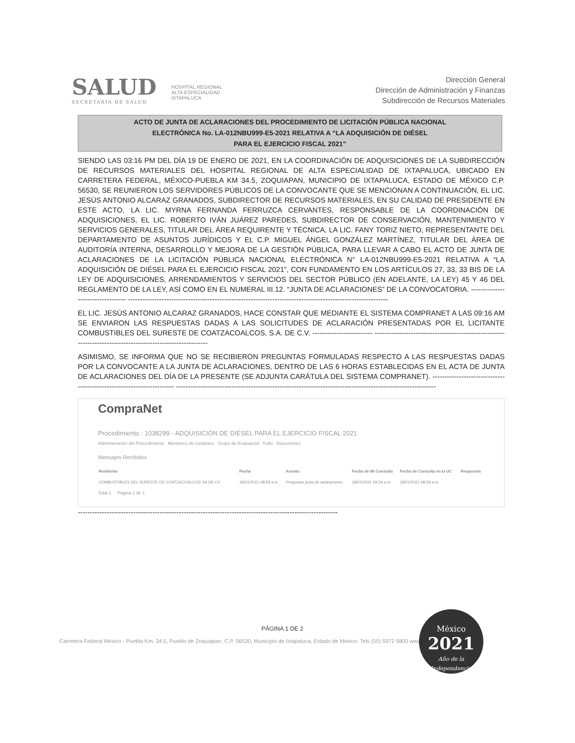SALUD
SECRETARÍA DE SALUD
HOSPITAL REGIONAL
ALTA ESPECIALIDAD
IXTAPALUCA
Dirección General
Dirección de Administración y Finanzas
Subdirección de Recursos Materiales
ACTO DE JUNTA DE ACLARACIONES DEL PROCEDIMIENTO DE LICITACIÓN PÚBLICA NACIONAL
ELECTRÓNICA No. LA-012NBU999-E5-2021 RELATIVA A “LA ADQUISICIÓN DE DIÉSEL
PARA EL EJERCICIO FISCAL 2021”
SIENDO LAS 03:16 PM DEL DÍA 19 DE ENERO DE 2021, EN LA COORDINACIÓN DE ADQUISICIONES DE LA SUBDIRECCIÓN DE RECURSOS MATERIALES DEL HOSPITAL REGIONAL DE ALTA ESPECIALIDAD DE IXTAPALUCA, UBICADO EN CARRETERA FEDERAL, MÉXICO-PUEBLA KM 34.5, ZOQUIAPAN, MUNICIPIO DE IXTAPALUCA, ESTADO DE MÉXICO C.P. 56530, SE REUNIERON LOS SERVIDORES PÚBLICOS DE LA CONVOCANTE QUE SE MENCIONAN A CONTINUACIÓN, EL LIC. JESÚS ANTONIO ALCARAZ GRANADOS, SUBDIRECTOR DE RECURSOS MATERIALES, EN SU CALIDAD DE PRESIDENTE EN ESTE ACTO, LA LIC. MYRNA FERNANDA FERRUZCA CERVANTES, RESPONSABLE DE LA COORDINACIÓN DE ADQUISICIONES, EL LIC. ROBERTO IVÁN JUÁREZ PAREDES, SUBDIRECTOR DE CONSERVACIÓN, MANTENIMIENTO Y SERVICIOS GENERALES, TITULAR DEL ÁREA REQUIRENTE Y TÉCNICA, LA LIC. FANY TORIZ NIETO, REPRESENTANTE DEL DEPARTAMENTO DE ASUNTOS JURÍDICOS Y EL C.P. MIGUEL ÁNGEL GONZÁLEZ MARTÍNEZ, TITULAR DEL ÁREA DE AUDITORÍA INTERNA, DESARROLLO Y MEJORA DE LA GESTIÓN PÚBLICA, PARA LLEVAR A CABO EL ACTO DE JUNTA DE ACLARACIONES DE LA LICITACIÓN PÚBLICA NACIONAL ELECTRÓNICA N° LA-012NBU999-E5-2021 RELATIVA A “LA ADQUISICIÓN DE DIÉSEL PARA EL EJERCICIO FISCAL 2021”, CON FUNDAMENTO EN LOS ARTÍCULOS 27, 33, 33 BIS DE LA LEY DE ADQUISICIONES, ARRENDAMIENTOS Y SERVICIOS DEL SECTOR PÚBLICO (EN ADELANTE, LA LEY) 45 Y 46 DEL REGLAMENTO DE LA LEY, ASÍ COMO EN EL NUMERAL III.12. “JUNTA DE ACLARACIONES” DE LA CONVOCATORIA. ---------------------------------- ------------------------------------------------------------------------------------------------------------
EL LIC. JESÚS ANTONIO ALCARAZ GRANADOS, HACE CONSTAR QUE MEDIANTE EL SISTEMA COMPRANET A LAS 09:16 AM SE ENVIARON LAS RESPUESTAS DADAS A LAS SOLICITUDES DE ACLARACIÓN PRESENTADAS POR EL LICITANTE COMBUSTIBLES DEL SURESTE DE COATZACOALCOS, S.A. DE C.V. ------------------------- ------------------------------------------------------------------------------------------------------------
ASIMISMO, SE INFORMA QUE NO SE RECIBIERON PREGUNTAS FORMULADAS RESPECTO A LAS RESPUESTAS DADAS POR LA CONVOCANTE A LA JUNTA DE ACLARACIONES, DENTRO DE LAS 6 HORAS ESTABLECIDAS EN EL ACTA DE JUNTA DE ACLARACIONES DEL DÍA DE LA PRESENTE (SE ADJUNTA CARÁTULA DEL SISTEMA COMPRANET). ---------------------------------------------------------------------- ------------------------------------------------------------------------------------------------------------
CompraNet
Procedimiento : 1038299 - ADQUISICIÓN DE DIÉSEL PARA EL EJERCICIO FISCAL 2021
Administración del Procedimiento Monitoreo de Licitantes Grupo de Evaluación Fallo Discusiones
Mensajes Recibidos
| Remitente | Fecha | Asunto | Fecha de Mi Consulta | Fecha de Consulta en la UC | Respuesta |
| --- | --- | --- | --- | --- | --- |
| COMBUSTIBLES DEL SURESTE DE COATZACOALCOS SA DE CV | 18/01/2021 08:59 a.m. | Preguntas junta de aclaraciones | 18/01/2021 09:34 a.m. | 18/01/2021 08:59 a.m. | |
Total 1 Página 1 de 1
------------------------------------------------------------------------------------------------------------
PÁGINA 1 DE 2
Carretera Federal México - Puebla Km. 34.5, Pueblo de Zoquiapan, C.P. 56530, Municipio de Ixtapaluca, Estado de México. Tels (55) 5972 9800 www.hraei.gob.mx
México
2021
Año de la Independencia